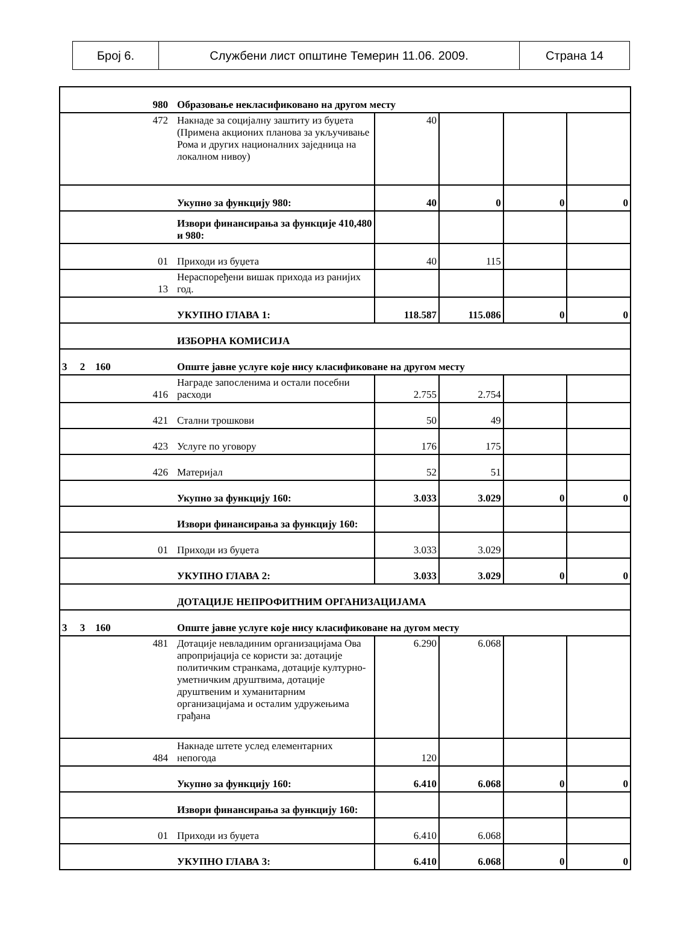| Број 6. | Службени лист општине Темерин 11.06. 2009. | Страна 14 |
| 980 | Образовање некласификовано на другом месту | | | | |
| 472 | Накнаде за социјалну заштиту из буџета (Примена акционих планова за укључивање Рома и других националних заједница на локалном нивоу) | 40 | | | |
| | Укупно за функцију 980: | 40 | 0 | 0 | 0 |
| | Извори финансирања за функције 410,480 и 980: | | | | |
| 01 | Приходи из буџета | 40 | 115 | | |
| 13 | Нераспоређени вишак прихода из ранијих год. | | | | |
| | УКУПНО ГЛАВА 1: | 118.587 | 115.086 | 0 | 0 |
| | ИЗБОРНА КОМИСИЈА | | | | |
| 3 2 160 | Опште јавне услуге које нису класификоване на другом месту | | | | |
| 416 | Награде запосленима и остали посебни расходи | 2.755 | 2.754 | | |
| 421 | Стални трошкови | 50 | 49 | | |
| 423 | Услуге по уговору | 176 | 175 | | |
| 426 | Материјал | 52 | 51 | | |
| | Укупно за функцију 160: | 3.033 | 3.029 | 0 | 0 |
| | Извори финансирања за функцију 160: | | | | |
| 01 | Приходи из буџета | 3.033 | 3.029 | | |
| | УКУПНО ГЛАВА 2: | 3.033 | 3.029 | 0 | 0 |
| | ДОТАЦИЈЕ НЕПРОФИТНИМ ОРГАНИЗАЦИЈАМА | | | | |
| 3 3 160 | Опште јавне услуге које нису класификоване на дугом месту | | | | |
| 481 | Дотације невладиним организацијама Ова апропријација се користи за: дотације политичким странкама, дотације културно-уметничким друштвима, дотације друштвеним и хуманитарним организацијама и осталим удружењима грађана | 6.290 | 6.068 | | |
| 484 | Накнаде штете услед елементарних непогода | 120 | | | |
| | Укупно за функцију 160: | 6.410 | 6.068 | 0 | 0 |
| | Извори финансирања за функцију 160: | | | | |
| 01 | Приходи из буџета | 6.410 | 6.068 | | |
| | УКУПНО ГЛАВА 3: | 6.410 | 6.068 | 0 | 0 |